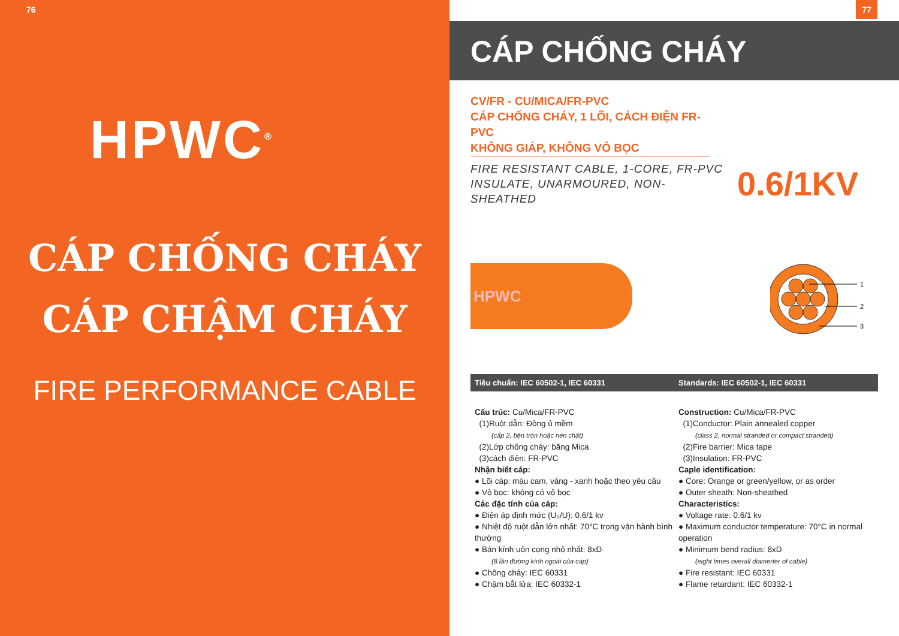76
HPWC<sup>®</sup>
CÁP CHỐNG CHÁY
CÁP CHẬM CHÁY
FIRE PERFORMANCE CABLE
77
CÁP CHỐNG CHÁY
CV/FR - CU/MICA/FR-PVC
CÁP CHỐNG CHÁY, 1 LÕI, CÁCH ĐIỆN FR-PVC
KHÔNG GIÁP, KHÔNG VỎ BỌC
FIRE RESISTANT CABLE, 1-CORE, FR-PVC INSULATE, UNARMOURED, NON-SHEATHED
0.6/1KV
HPWC
1
2
3
Tiêu chuẩn: IEC 60502-1, IEC 60331
Standards: IEC 60502-1, IEC 60331
Cấu trúc: Cu/Mica/FR-PVC
(1)Ruột dẫn: Đồng ủ mềm
(cấp 2, bện tròn hoặc nén chặt)
(2)Lớp chống cháy: băng Mica
(3)cách điện: FR-PVC
Nhận biết cáp:
● Lõi cáp: màu cam, vàng - xanh hoặc theo yêu cầu
● Vỏ bọc: không có vỏ bọc
Các đặc tính của cáp:
● Điện áp định mức (U₀/U): 0.6/1 kv
● Nhiệt độ ruột dẫn lớn nhất: 70°C trong vận hành bình thường
● Bán kính uốn cong nhỏ nhất: 8xD
(8 lần đường kính ngoài của cáp)
● Chống cháy: IEC 60331
● Chậm bắt lửa: IEC 60332-1
Construction: Cu/Mica/FR-PVC
(1)Conductor: Plain annealed copper
(class 2, normal stranded or compact stranded)
(2)Fire barrier: Mica tape
(3)Insulation: FR-PVC
Caple identification:
● Core: Orange or green/yellow, or as order
● Outer sheath: Non-sheathed
Characteristics:
● Voltage rate: 0.6/1 kv
● Maximum conductor temperature: 70°C in normal operation
● Minimum bend radius: 8xD
(eight times overall diamerter of cable)
● Fire resistant: IEC 60331
● Flame retardant: IEC 60332-1